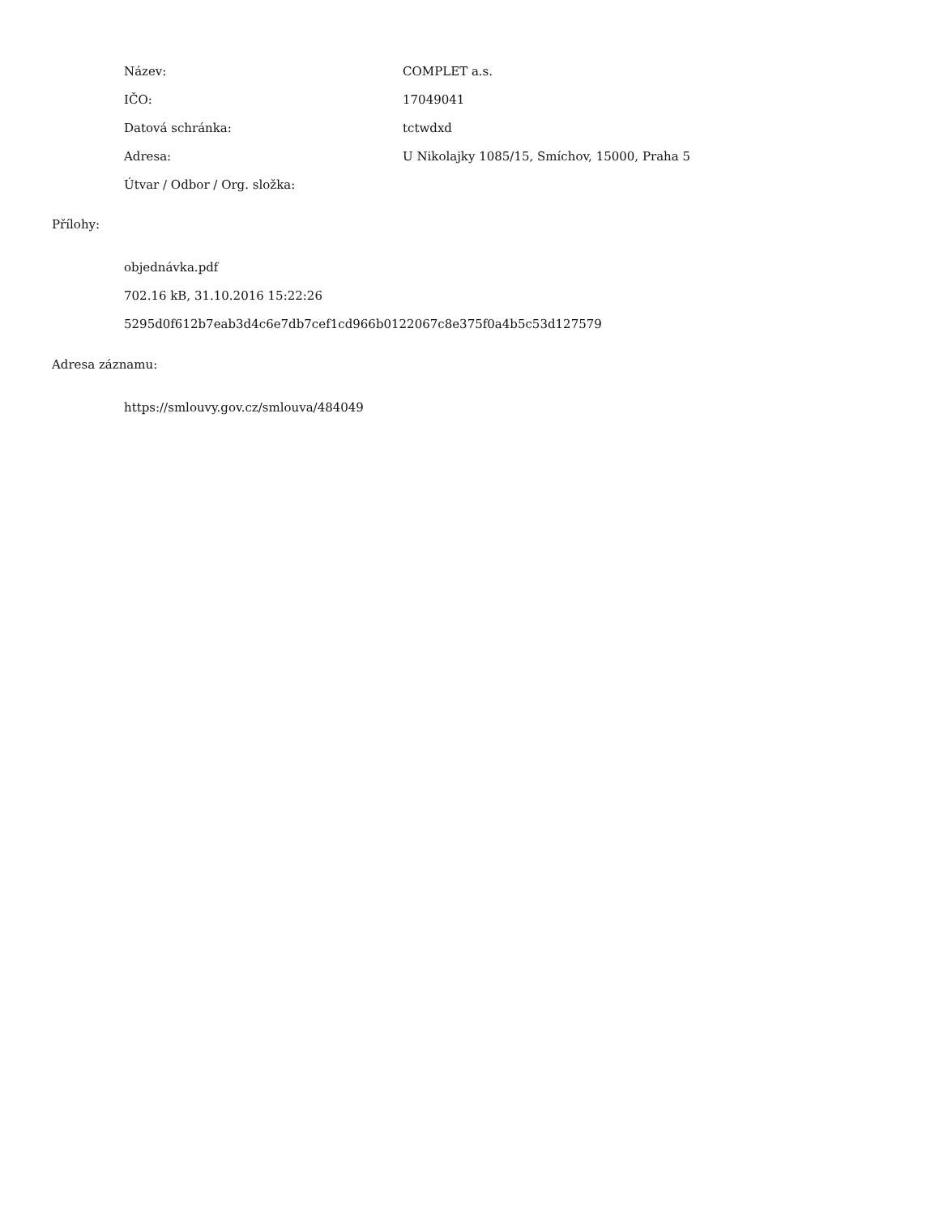| Název: | COMPLET a.s. |
| IČO: | 17049041 |
| Datová schránka: | tctwdxd |
| Adresa: | U Nikolajky 1085/15, Smíchov, 15000, Praha 5 |
| Útvar / Odbor / Org. složka: | |
Přílohy:
objednávka.pdf
702.16 kB, 31.10.2016 15:22:26
5295d0f612b7eab3d4c6e7db7cef1cd966b0122067c8e375f0a4b5c53d127579
Adresa záznamu:
https://smlouvy.gov.cz/smlouva/484049